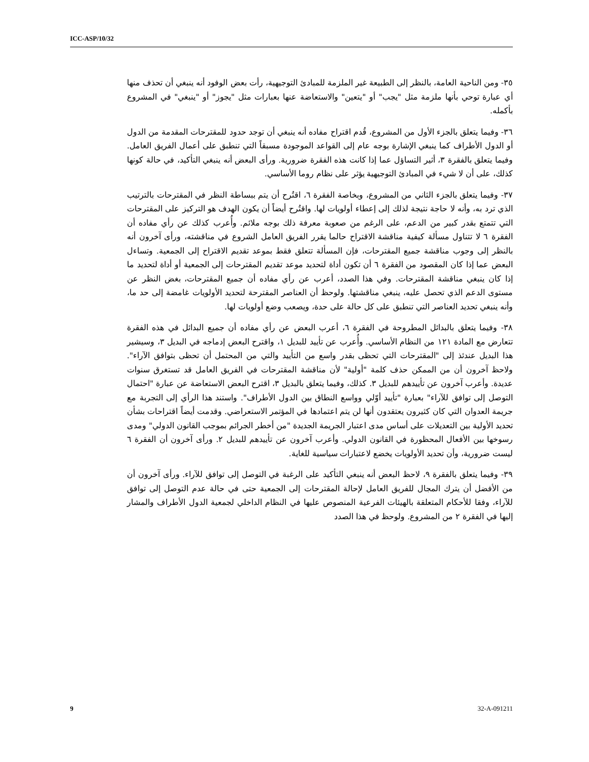ICC-ASP/10/32
٣٥- ومن الناحية العامة، بالنظر إلى الطبيعة غير الملزمة للمبادئ التوجيهية، رأت بعض الوفود أنه ينبغي أن تحذف منها أي عبارة توحي بأنها ملزمة مثل "يجب" أو "يتعين" والاستعاضة عنها بعبارات مثل "يجوز" أو "ينبغي" في المشروع بأكمله.
٣٦- وفيما يتعلق بالجزء الأول من المشروع، قُدم اقتراح مفاده أنه ينبغي أن توجد حدود للمقترحات المقدمة من الدول أو الدول الأطراف كما ينبغي الإشارة بوجه عام إلى القواعد الموجودة مسبقاً التي تنطبق على أعمال الفريق العامل. وفيما يتعلق بالفقرة ٣، أثير التساؤل عما إذا كانت هذه الفقرة ضرورية. ورأى البعض أنه ينبغي التأكيد، في حالة كونها كذلك، على أن لا شيء في المبادئ التوجيهية يؤثر على نظام روما الأساسي.
٣٧- وفيما يتعلق بالجزء الثاني من المشروع، وبخاصة الفقرة ٦، اقتُرح أن يتم ببساطة النظر في المقترحات بالترتيب الذي ترد به، وأنه لا حاجة نتيجة لذلك إلى إعطاء أولويات لها. واقتُرح أيضاً أن يكون الهدف هو التركيز على المقترحات التي تتمتع بقدر كبير من الدعم، على الرغم من صعوبة معرفة ذلك بوجه ملائم. وأُعرب كذلك عن رأي مفاده أن الفقرة ٦ لا تتناول مسألة كيفية مناقشة الاقتراح حالما يقرر الفريق العامل الشروع في مناقشته، ورأى آخرون أنه بالنظر إلى وجوب مناقشة جميع المقترحات، فإن المسألة تتعلق فقط بموعد تقديم الاقتراح إلى الجمعية. وتساءل البعض عما إذا كان المقصود من الفقرة ٦ أن تكون أداة لتحديد موعد تقديم المقترحات إلى الجمعية أو أداة لتحديد ما إذا كان ينبغي مناقشة المقترحات. وفي هذا الصدد، أعرب عن رأي مفاده أن جميع المقترحات، بغض النظر عن مستوى الدعم الذي تحصل عليه، ينبغي مناقشتها. ولوحظ أن العناصر المقترحة لتحديد الأولويات غامضة إلى حد ما، وأنه ينبغي تحديد العناصر التي تنطبق على كل حالة على حدة، ويصعب وضع أولويات لها.
٣٨- وفيما يتعلق بالبدائل المطروحة في الفقرة ٦، أعرب البعض عن رأي مفاده أن جميع البدائل في هذه الفقرة تتعارض مع المادة ١٢١ من النظام الأساسي. وأُعرب عن تأييد للبديل ١، واقترح البعض إدماجه في البديل ٣، وسيشير هذا البديل عندئذ إلى "المقترحات التي تحظى بقدر واسع من التأييد والتي من المحتمل أن تحظى بتوافق الآراء". ولاحظ آخرون أن من الممكن حذف كلمة "أولية" لأن مناقشة المقترحات في الفريق العامل قد تستغرق سنوات عديدة. وأعرب آخرون عن تأييدهم للبديل ٣. كذلك، وفيما يتعلق بالبديل ٣، اقترح البعض الاستعاضة عن عبارة "احتمال التوصل إلى توافق للآراء" بعبارة "تأييد أوّلي وواسع النطاق بين الدول الأطراف". واستند هذا الرأي إلى التجربة مع جريمة العدوان التي كان كثيرون يعتقدون أنها لن يتم اعتمادها في المؤتمر الاستعراضي. وقدمت أيضاً اقتراحات بشأن تحديد الأولية بين التعديلات على أساس مدى اعتبار الجريمة الجديدة "من أخطر الجرائم بموجب القانون الدولي" ومدى رسوخها بين الأفعال المحظورة في القانون الدولي. وأعرب آخرون عن تأييدهم للبديل ٢. ورأى آخرون أن الفقرة ٦ ليست ضرورية، وأن تحديد الأولويات يخضع لاعتبارات سياسية للغاية.
٣٩- وفيما يتعلق بالفقرة ٩، لاحظ البعض أنه ينبغي التأكيد على الرغبة في التوصل إلى توافق للآراء. ورأى آخرون أن من الأفضل أن يترك المجال للفريق العامل لإحالة المقترحات إلى الجمعية حتى في حالة عدم التوصل إلى توافق للآراء، وفقا للأحكام المتعلقة بالهيئات الفرعية المنصوص عليها في النظام الداخلي لجمعية الدول الأطراف والمشار إليها في الفقرة ٢ من المشروع. ولوحظ في هذا الصدد
9 32-A-091211